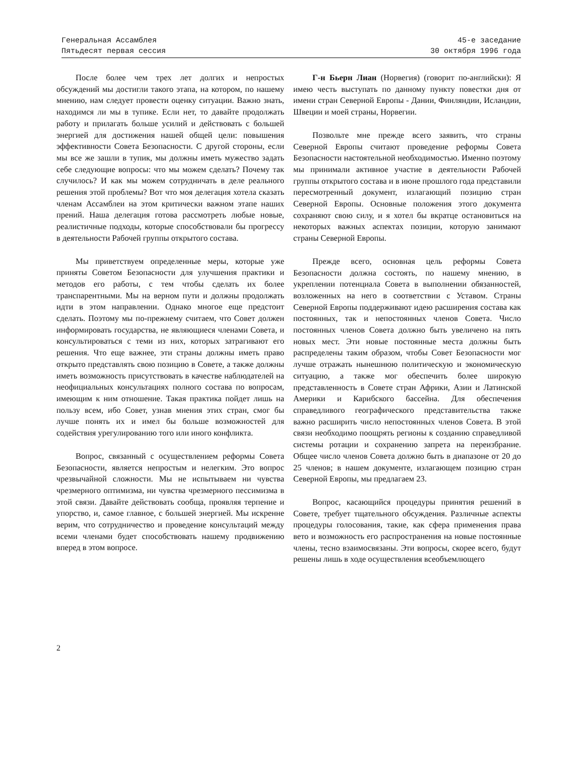Генеральная Ассамблея
Пятьдесят первая сессия
45-е заседание
30 октября 1996 года
После более чем трех лет долгих и непростых обсуждений мы достигли такого этапа, на котором, по нашему мнению, нам следует провести оценку ситуации. Важно знать, находимся ли мы в тупике. Если нет, то давайте продолжать работу и прилагать больше усилий и действовать с большей энергией для достижения нашей общей цели: повышения эффективности Совета Безопасности. С другой стороны, если мы все же зашли в тупик, мы должны иметь мужество задать себе следующие вопросы: что мы можем сделать? Почему так случилось? И как мы можем сотрудничать в деле реального решения этой проблемы? Вот что моя делегация хотела сказать членам Ассамблеи на этом критически важном этапе наших прений. Наша делегация готова рассмотреть любые новые, реалистичные подходы, которые способствовали бы прогрессу в деятельности Рабочей группы открытого состава.
Мы приветствуем определенные меры, которые уже приняты Советом Безопасности для улучшения практики и методов его работы, с тем чтобы сделать их более транспарентными. Мы на верном пути и должны продолжать идти в этом направлении. Однако многое еще предстоит сделать. Поэтому мы по-прежнему считаем, что Совет должен информировать государства, не являющиеся членами Совета, и консультироваться с теми из них, которых затрагивают его решения. Что еще важнее, эти страны должны иметь право открыто представлять свою позицию в Совете, а также должны иметь возможность присутствовать в качестве наблюдателей на неофициальных консультациях полного состава по вопросам, имеющим к ним отношение. Такая практика пойдет лишь на пользу всем, ибо Совет, узнав мнения этих стран, смог бы лучше понять их и имел бы больше возможностей для содействия урегулированию того или иного конфликта.
Вопрос, связанный с осуществлением реформы Совета Безопасности, является непростым и нелегким. Это вопрос чрезвычайной сложности. Мы не испытываем ни чувства чрезмерного оптимизма, ни чувства чрезмерного пессимизма в этой связи. Давайте действовать сообща, проявляя терпение и упорство, и, самое главное, с большей энергией. Мы искренне верим, что сотрудничество и проведение консультаций между всеми членами будет способствовать нашему продвижению вперед в этом вопросе.
Г-н Бьерн Лиан (Норвегия) (говорит по-английски): Я имею честь выступать по данному пункту повестки дня от имени стран Северной Европы - Дании, Финляндии, Исландии, Швеции и моей страны, Норвегии.
Позвольте мне прежде всего заявить, что страны Северной Европы считают проведение реформы Совета Безопасности настоятельной необходимостью. Именно поэтому мы принимали активное участие в деятельности Рабочей группы открытого состава и в июне прошлого года представили пересмотренный документ, излагающий позицию стран Северной Европы. Основные положения этого документа сохраняют свою силу, и я хотел бы вкратце остановиться на некоторых важных аспектах позиции, которую занимают страны Северной Европы.
Прежде всего, основная цель реформы Совета Безопасности должна состоять, по нашему мнению, в укреплении потенциала Совета в выполнении обязанностей, возложенных на него в соответствии с Уставом. Страны Северной Европы поддерживают идею расширения состава как постоянных, так и непостоянных членов Совета. Число постоянных членов Совета должно быть увеличено на пять новых мест. Эти новые постоянные места должны быть распределены таким образом, чтобы Совет Безопасности мог лучше отражать нынешнюю политическую и экономическую ситуацию, а также мог обеспечить более широкую представленность в Совете стран Африки, Азии и Латинской Америки и Карибского бассейна. Для обеспечения справедливого географического представительства также важно расширить число непостоянных членов Совета. В этой связи необходимо поощрять регионы к созданию справедливой системы ротации и сохранению запрета на переизбрание. Общее число членов Совета должно быть в диапазоне от 20 до 25 членов; в нашем документе, излагающем позицию стран Северной Европы, мы предлагаем 23.
Вопрос, касающийся процедуры принятия решений в Совете, требует тщательного обсуждения. Различные аспекты процедуры голосования, такие, как сфера применения права вето и возможность его распространения на новые постоянные члены, тесно взаимосвязаны. Эти вопросы, скорее всего, будут решены лишь в ходе осуществления всеобъемлющего
2